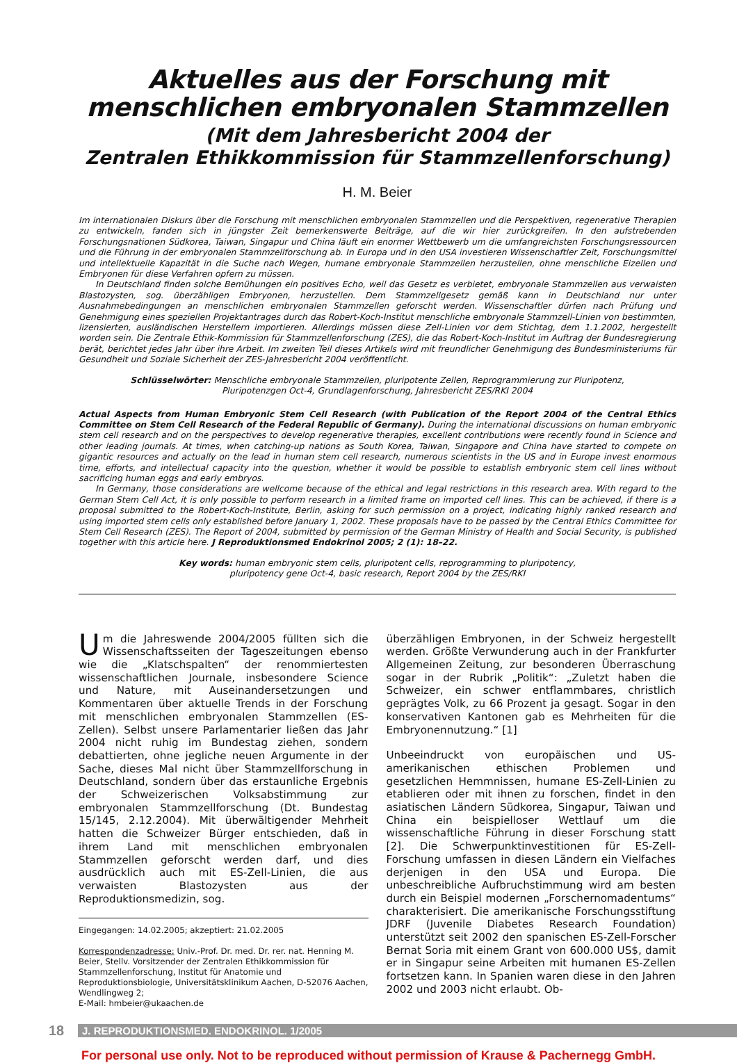Aktuelles aus der Forschung mit
menschlichen embryonalen Stammzellen
(Mit dem Jahresbericht 2004 der
Zentralen Ethikkommission für Stammzellenforschung)
H. M. Beier
Im internationalen Diskurs über die Forschung mit menschlichen embryonalen Stammzellen und die Perspektiven, regenerative Therapien zu entwickeln, fanden sich in jüngster Zeit bemerkenswerte Beiträge, auf die wir hier zurückgreifen. In den aufstrebenden Forschungsnationen Südkorea, Taiwan, Singapur und China läuft ein enormer Wettbewerb um die umfangreichsten Forschungsressourcen und die Führung in der embryonalen Stammzellforschung ab. In Europa und in den USA investieren Wissenschaftler Zeit, Forschungsmittel und intellektuelle Kapazität in die Suche nach Wegen, humane embryonale Stammzellen herzustellen, ohne menschliche Eizellen und Embryonen für diese Verfahren opfern zu müssen.
In Deutschland finden solche Bemühungen ein positives Echo, weil das Gesetz es verbietet, embryonale Stammzellen aus verwaisten Blastozysten, sog. überzähligen Embryonen, herzustellen. Dem Stammzellgesetz gemäß kann in Deutschland nur unter Ausnahmebedingungen an menschlichen embryonalen Stammzellen geforscht werden. Wissenschaftler dürfen nach Prüfung und Genehmigung eines speziellen Projektantrages durch das Robert-Koch-Institut menschliche embryonale Stammzell-Linien von bestimmten, lizensierten, ausländischen Herstellern importieren. Allerdings müssen diese Zell-Linien vor dem Stichtag, dem 1.1.2002, hergestellt worden sein. Die Zentrale Ethik-Kommission für Stammzellenforschung (ZES), die das Robert-Koch-Institut im Auftrag der Bundesregierung berät, berichtet jedes Jahr über ihre Arbeit. Im zweiten Teil dieses Artikels wird mit freundlicher Genehmigung des Bundesministeriums für Gesundheit und Soziale Sicherheit der ZES-Jahresbericht 2004 veröffentlicht.
Schlüsselwörter: Menschliche embryonale Stammzellen, pluripotente Zellen, Reprogrammierung zur Pluripotenz,
Pluripotenzgen Oct-4, Grundlagenforschung, Jahresbericht ZES/RKI 2004
Actual Aspects from Human Embryonic Stem Cell Research (with Publication of the Report 2004 of the Central Ethics Committee on Stem Cell Research of the Federal Republic of Germany). During the international discussions on human embryonic stem cell research and on the perspectives to develop regenerative therapies, excellent contributions were recently found in Science and other leading journals. At times, when catching-up nations as South Korea, Taiwan, Singapore and China have started to compete on gigantic resources and actually on the lead in human stem cell research, numerous scientists in the US and in Europe invest enormous time, efforts, and intellectual capacity into the question, whether it would be possible to establish embryonic stem cell lines without sacrificing human eggs and early embryos.
In Germany, those considerations are wellcome because of the ethical and legal restrictions in this research area. With regard to the German Stem Cell Act, it is only possible to perform research in a limited frame on imported cell lines. This can be achieved, if there is a proposal submitted to the Robert-Koch-Institute, Berlin, asking for such permission on a project, indicating highly ranked research and using imported stem cells only established before January 1, 2002. These proposals have to be passed by the Central Ethics Committee for Stem Cell Research (ZES). The Report of 2004, submitted by permission of the German Ministry of Health and Social Security, is published together with this article here. J Reproduktionsmed Endokrinol 2005; 2 (1): 18–22.
Key words: human embryonic stem cells, pluripotent cells, reprogramming to pluripotency,
pluripotency gene Oct-4, basic research, Report 2004 by the ZES/RKI
Um die Jahreswende 2004/2005 füllten sich die Wissenschaftsseiten der Tageszeitungen ebenso wie die „Klatschspalten“ der renommiertesten wissenschaftlichen Journale, insbesondere Science und Nature, mit Auseinandersetzungen und Kommentaren über aktuelle Trends in der Forschung mit menschlichen embryonalen Stammzellen (ES-Zellen). Selbst unsere Parlamentarier ließen das Jahr 2004 nicht ruhig im Bundestag ziehen, sondern debattierten, ohne jegliche neuen Argumente in der Sache, dieses Mal nicht über Stammzellforschung in Deutschland, sondern über das erstaunliche Ergebnis der Schweizerischen Volksabstimmung zur embryonalen Stammzellforschung (Dt. Bundestag 15/145, 2.12.2004). Mit überwältigender Mehrheit hatten die Schweizer Bürger entschieden, daß in ihrem Land mit menschlichen embryonalen Stammzellen geforscht werden darf, und dies ausdrücklich auch mit ES-Zell-Linien, die aus verwaisten Blastozysten aus der Reproduktionsmedizin, sog.
Eingegangen: 14.02.2005; akzeptiert: 21.02.2005
Korrespondenzadresse: Univ.-Prof. Dr. med. Dr. rer. nat. Henning M. Beier, Stellv. Vorsitzender der Zentralen Ethikkommission für Stammzellenforschung, Institut für Anatomie und Reproduktionsbiologie, Universitätsklinikum Aachen, D-52076 Aachen, Wendlingweg 2;
E-Mail: hmbeier@ukaachen.de
überzähligen Embryonen, in der Schweiz hergestellt werden. Größte Verwunderung auch in der Frankfurter Allgemeinen Zeitung, zur besonderen Überraschung sogar in der Rubrik „Politik“: „Zuletzt haben die Schweizer, ein schwer entflammbares, christlich geprägtes Volk, zu 66 Prozent ja gesagt. Sogar in den konservativen Kantonen gab es Mehrheiten für die Embryonennutzung.“ [1]
Unbeeindruckt von europäischen und US-amerikanischen ethischen Problemen und gesetzlichen Hemmnissen, humane ES-Zell-Linien zu etablieren oder mit ihnen zu forschen, findet in den asiatischen Ländern Südkorea, Singapur, Taiwan und China ein beispielloser Wettlauf um die wissenschaftliche Führung in dieser Forschung statt [2]. Die Schwerpunktinvestitionen für ES-Zell-Forschung umfassen in diesen Ländern ein Vielfaches derjenigen in den USA und Europa. Die unbeschreibliche Aufbruchstimmung wird am besten durch ein Beispiel modernen „Forschernomadentums“ charakterisiert. Die amerikanische Forschungsstiftung JDRF (Juvenile Diabetes Research Foundation) unterstützt seit 2002 den spanischen ES-Zell-Forscher Bernat Soria mit einem Grant von 600.000 US$, damit er in Singapur seine Arbeiten mit humanen ES-Zellen fortsetzen kann. In Spanien waren diese in den Jahren 2002 und 2003 nicht erlaubt. Ob-
18 J. REPRODUKTIONSMED. ENDOKRINOL. 1/2005
For personal use only. Not to be reproduced without permission of Krause & Pachernegg GmbH.